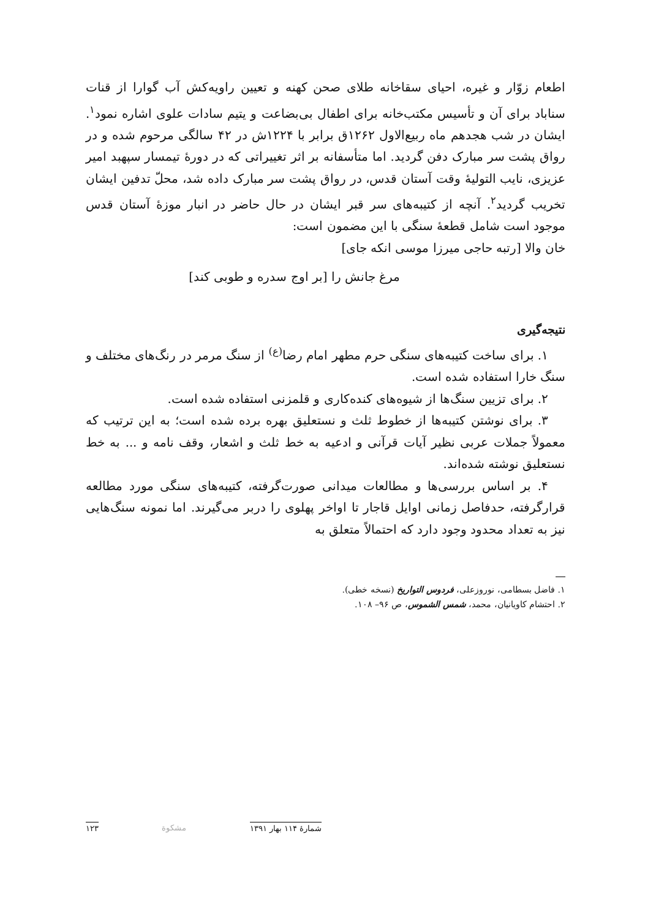اطعام زوّار و غیره، احیای سقاخانه طلای صحن کهنه و تعیین راویه‌کش آب گوارا از قنات سناباد برای آن و تأسیس مکتب‌خانه برای اطفال بی‌بضاعت و یتیم سادات علوی اشاره نمود<sup>۱</sup>. ایشان در شب هجدهم ماه ربیع‌الاول ۱۲۶۲ق برابر با ۱۲۲۴ش در ۴۲ سالگی مرحوم شده و در رواق پشت سر مبارک دفن گردید. اما متأسفانه بر اثر تغییراتی که در دورۀ تیمسار سپهبد امیر عزیزی، نایب التولیۀ وقت آستان قدس، در رواق پشت سر مبارک داده شد، محلّ تدفین ایشان تخریب گردید<sup>۲</sup>. آنچه از کتیبه‌های سر قبر ایشان در حال حاضر در انبار موزۀ آستان قدس موجود است شامل قطعۀ سنگی با این مضمون است:
خان والا [رتبه حاجی میرزا موسی انکه جای]
مرغ جانش را [بر اوج سدره و طوبی کند]
نتیجه‌گیری
۱. برای ساخت کتیبه‌های سنگی حرم مطهر امام رضا<sup>(ع)</sup> از سنگ مرمر در رنگ‌های مختلف و سنگ خارا استفاده شده است.
۲. برای تزیین سنگ‌ها از شیوه‌های کنده‌کاری و قلمزنی استفاده شده است.
۳. برای نوشتن کتیبه‌ها از خطوط ثلث و نستعلیق بهره برده شده است؛ به این ترتیب که معمولاً جملات عربی نظیر آیات قرآنی و ادعیه به خط ثلث و اشعار، وقف نامه و ... به خط نستعلیق نوشته شده‌اند.
۴. بر اساس بررسی‌ها و مطالعات میدانی صورت‌گرفته، کتیبه‌های سنگی مورد مطالعه قرارگرفته، حدفاصل زمانی اوایل قاجار تا اواخر پهلوی را دربر می‌گیرند. اما نمونه سنگ‌هایی نیز به تعداد محدود وجود دارد که احتمالاً متعلق به
۱. فاضل بسطامی، نوروزعلی، فردوس التواریخ (نسخه خطی).
۲. احتشام کاویانیان، محمد، شمس الشموس، ص ۹۶– ۱۰۸.
شمارۀ ۱۱۴ بهار ۱۳۹۱ مشکوة ۱۲۳